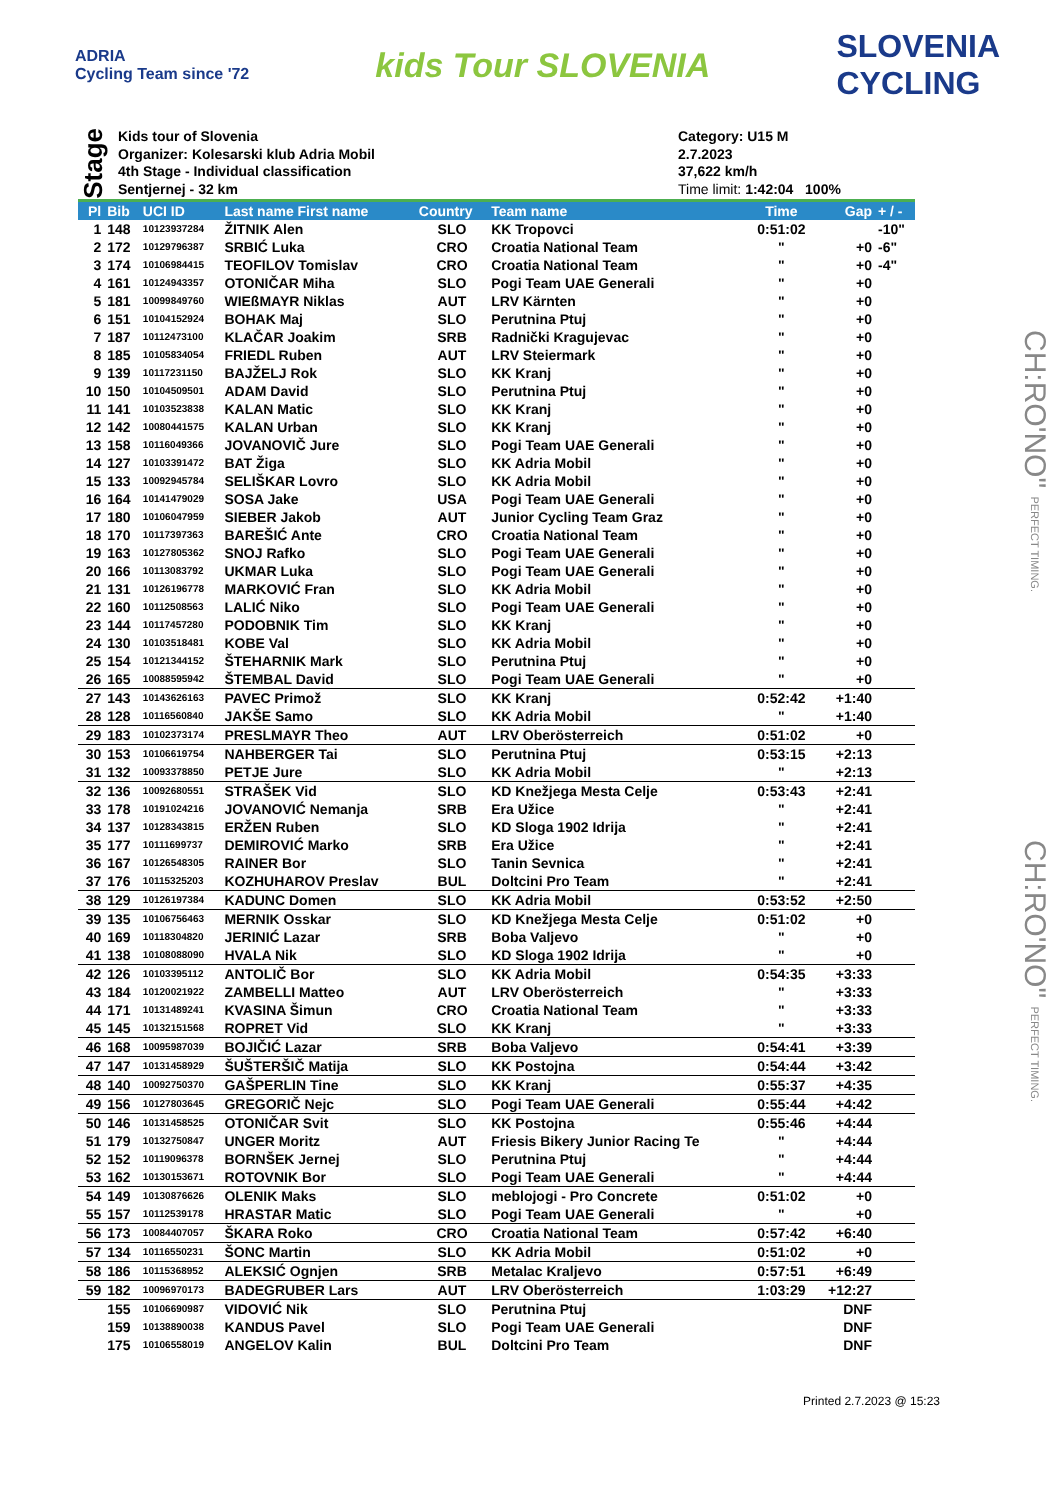ADRIA
Cycling Team since '72
kids Tour SLOVENIA
SLOVENIA
CYCLING
Stage
Kids tour of Slovenia
Organizer: Kolesarski klub Adria Mobil
4th Stage - Individual classification
Sentjernej - 32 km
Category: U15 M
2.7.2023
37,622 km/h
Time limit: 1:42:04 100%
| Pl | Bib | UCI ID | Last name First name | Country | Team name | Time | Gap | + / - |
| --- | --- | --- | --- | --- | --- | --- | --- | --- |
| 1 | 148 | 10123937284 | ŽITNIK Alen | SLO | KK Tropovci | 0:51:02 | | -10" |
| 2 | 172 | 10129796387 | SRBIĆ Luka | CRO | Croatia National Team | " | +0 | -6" |
| 3 | 174 | 10106984415 | TEOFILOV Tomislav | CRO | Croatia National Team | " | +0 | -4" |
| 4 | 161 | 10124943357 | OTONIČAR Miha | SLO | Pogi Team UAE Generali | " | +0 | |
| 5 | 181 | 10099849760 | WIEßMAYR Niklas | AUT | LRV Kärnten | " | +0 | |
| 6 | 151 | 10104152924 | BOHAK Maj | SLO | Perutnina Ptuj | " | +0 | |
| 7 | 187 | 10112473100 | KLAČAR Joakim | SRB | Radnički Kragujevac | " | +0 | |
| 8 | 185 | 10105834054 | FRIEDL Ruben | AUT | LRV Steiermark | " | +0 | |
| 9 | 139 | 10117231150 | BAJŽELJ Rok | SLO | KK Kranj | " | +0 | |
| 10 | 150 | 10104509501 | ADAM David | SLO | Perutnina Ptuj | " | +0 | |
| 11 | 141 | 10103523838 | KALAN Matic | SLO | KK Kranj | " | +0 | |
| 12 | 142 | 10080441575 | KALAN Urban | SLO | KK Kranj | " | +0 | |
| 13 | 158 | 10116049366 | JOVANOVIČ Jure | SLO | Pogi Team UAE Generali | " | +0 | |
| 14 | 127 | 10103391472 | BAT Žiga | SLO | KK Adria Mobil | " | +0 | |
| 15 | 133 | 10092945784 | SELIŠKAR Lovro | SLO | KK Adria Mobil | " | +0 | |
| 16 | 164 | 10141479029 | SOSA Jake | USA | Pogi Team UAE Generali | " | +0 | |
| 17 | 180 | 10106047959 | SIEBER Jakob | AUT | Junior Cycling Team Graz | " | +0 | |
| 18 | 170 | 10117397363 | BAREŠIĆ Ante | CRO | Croatia National Team | " | +0 | |
| 19 | 163 | 10127805362 | SNOJ Rafko | SLO | Pogi Team UAE Generali | " | +0 | |
| 20 | 166 | 10113083792 | UKMAR Luka | SLO | Pogi Team UAE Generali | " | +0 | |
| 21 | 131 | 10126196778 | MARKOVIĆ Fran | SLO | KK Adria Mobil | " | +0 | |
| 22 | 160 | 10112508563 | LALIĆ Niko | SLO | Pogi Team UAE Generali | " | +0 | |
| 23 | 144 | 10117457280 | PODOBNIK Tim | SLO | KK Kranj | " | +0 | |
| 24 | 130 | 10103518481 | KOBE Val | SLO | KK Adria Mobil | " | +0 | |
| 25 | 154 | 10121344152 | ŠTEHARNIK Mark | SLO | Perutnina Ptuj | " | +0 | |
| 26 | 165 | 10088595942 | ŠTEMBAL David | SLO | Pogi Team UAE Generali | " | +0 | |
| 27 | 143 | 10143626163 | PAVEC Primož | SLO | KK Kranj | 0:52:42 | +1:40 | |
| 28 | 128 | 10116560840 | JAKŠE Samo | SLO | KK Adria Mobil | " | +1:40 | |
| 29 | 183 | 10102373174 | PRESLMAYR Theo | AUT | LRV Oberösterreich | 0:51:02 | +0 | |
| 30 | 153 | 10106619754 | NAHBERGER Tai | SLO | Perutnina Ptuj | 0:53:15 | +2:13 | |
| 31 | 132 | 10093378850 | PETJE Jure | SLO | KK Adria Mobil | " | +2:13 | |
| 32 | 136 | 10092680551 | STRAŠEK Vid | SLO | KD Knežjega Mesta Celje | 0:53:43 | +2:41 | |
| 33 | 178 | 10191024216 | JOVANOVIĆ Nemanja | SRB | Era Užice | " | +2:41 | |
| 34 | 137 | 10128343815 | ERŽEN Ruben | SLO | KD Sloga 1902 Idrija | " | +2:41 | |
| 35 | 177 | 10111699737 | DEMIROVIĆ Marko | SRB | Era Užice | " | +2:41 | |
| 36 | 167 | 10126548305 | RAINER Bor | SLO | Tanin Sevnica | " | +2:41 | |
| 37 | 176 | 10115325203 | KOZHUHAROV Preslav | BUL | Doltcini Pro Team | " | +2:41 | |
| 38 | 129 | 10126197384 | KADUNC Domen | SLO | KK Adria Mobil | 0:53:52 | +2:50 | |
| 39 | 135 | 10106756463 | MERNIK Osskar | SLO | KD Knežjega Mesta Celje | 0:51:02 | +0 | |
| 40 | 169 | 10118304820 | JERINIĆ Lazar | SRB | Boba Valjevo | " | +0 | |
| 41 | 138 | 10108088090 | HVALA Nik | SLO | KD Sloga 1902 Idrija | " | +0 | |
| 42 | 126 | 10103395112 | ANTOLIČ Bor | SLO | KK Adria Mobil | 0:54:35 | +3:33 | |
| 43 | 184 | 10120021922 | ZAMBELLI Matteo | AUT | LRV Oberösterreich | " | +3:33 | |
| 44 | 171 | 10131489241 | KVASINA Šimun | CRO | Croatia National Team | " | +3:33 | |
| 45 | 145 | 10132151568 | ROPRET Vid | SLO | KK Kranj | " | +3:33 | |
| 46 | 168 | 10095987039 | BOJIČIĆ Lazar | SRB | Boba Valjevo | 0:54:41 | +3:39 | |
| 47 | 147 | 10131458929 | ŠUŠTERŠIČ Matija | SLO | KK Postojna | 0:54:44 | +3:42 | |
| 48 | 140 | 10092750370 | GAŠPERLIN Tine | SLO | KK Kranj | 0:55:37 | +4:35 | |
| 49 | 156 | 10127803645 | GREGORIČ Nejc | SLO | Pogi Team UAE Generali | 0:55:44 | +4:42 | |
| 50 | 146 | 10131458525 | OTONIČAR Svit | SLO | KK Postojna | 0:55:46 | +4:44 | |
| 51 | 179 | 10132750847 | UNGER Moritz | AUT | Friesis Bikery Junior Racing Te | " | +4:44 | |
| 52 | 152 | 10119096378 | BORNŠEK Jernej | SLO | Perutnina Ptuj | " | +4:44 | |
| 53 | 162 | 10130153671 | ROTOVNIK Bor | SLO | Pogi Team UAE Generali | " | +4:44 | |
| 54 | 149 | 10130876626 | OLENIK Maks | SLO | meblojogi - Pro Concrete | 0:51:02 | +0 | |
| 55 | 157 | 10112539178 | HRASTAR Matic | SLO | Pogi Team UAE Generali | " | +0 | |
| 56 | 173 | 10084407057 | ŠKARA Roko | CRO | Croatia National Team | 0:57:42 | +6:40 | |
| 57 | 134 | 10116550231 | ŠONC Martin | SLO | KK Adria Mobil | 0:51:02 | +0 | |
| 58 | 186 | 10115368952 | ALEKSIĆ Ognjen | SRB | Metalac Kraljevo | 0:57:51 | +6:49 | |
| 59 | 182 | 10096970173 | BADEGRUBER Lars | AUT | LRV Oberösterreich | 1:03:29 | +12:27 | |
| | 155 | 10106690987 | VIDOVIĆ Nik | SLO | Perutnina Ptuj | | DNF | |
| | 159 | 10138890038 | KANDUS Pavel | SLO | Pogi Team UAE Generali | | DNF | |
| | 175 | 10106558019 | ANGELOV Kalin | BUL | Doltcini Pro Team | | DNF | |
Printed 2.7.2023 @ 15:23
CH:RO'NO" PERFECT TIMING.
CH:RO'NO" PERFECT TIMING.